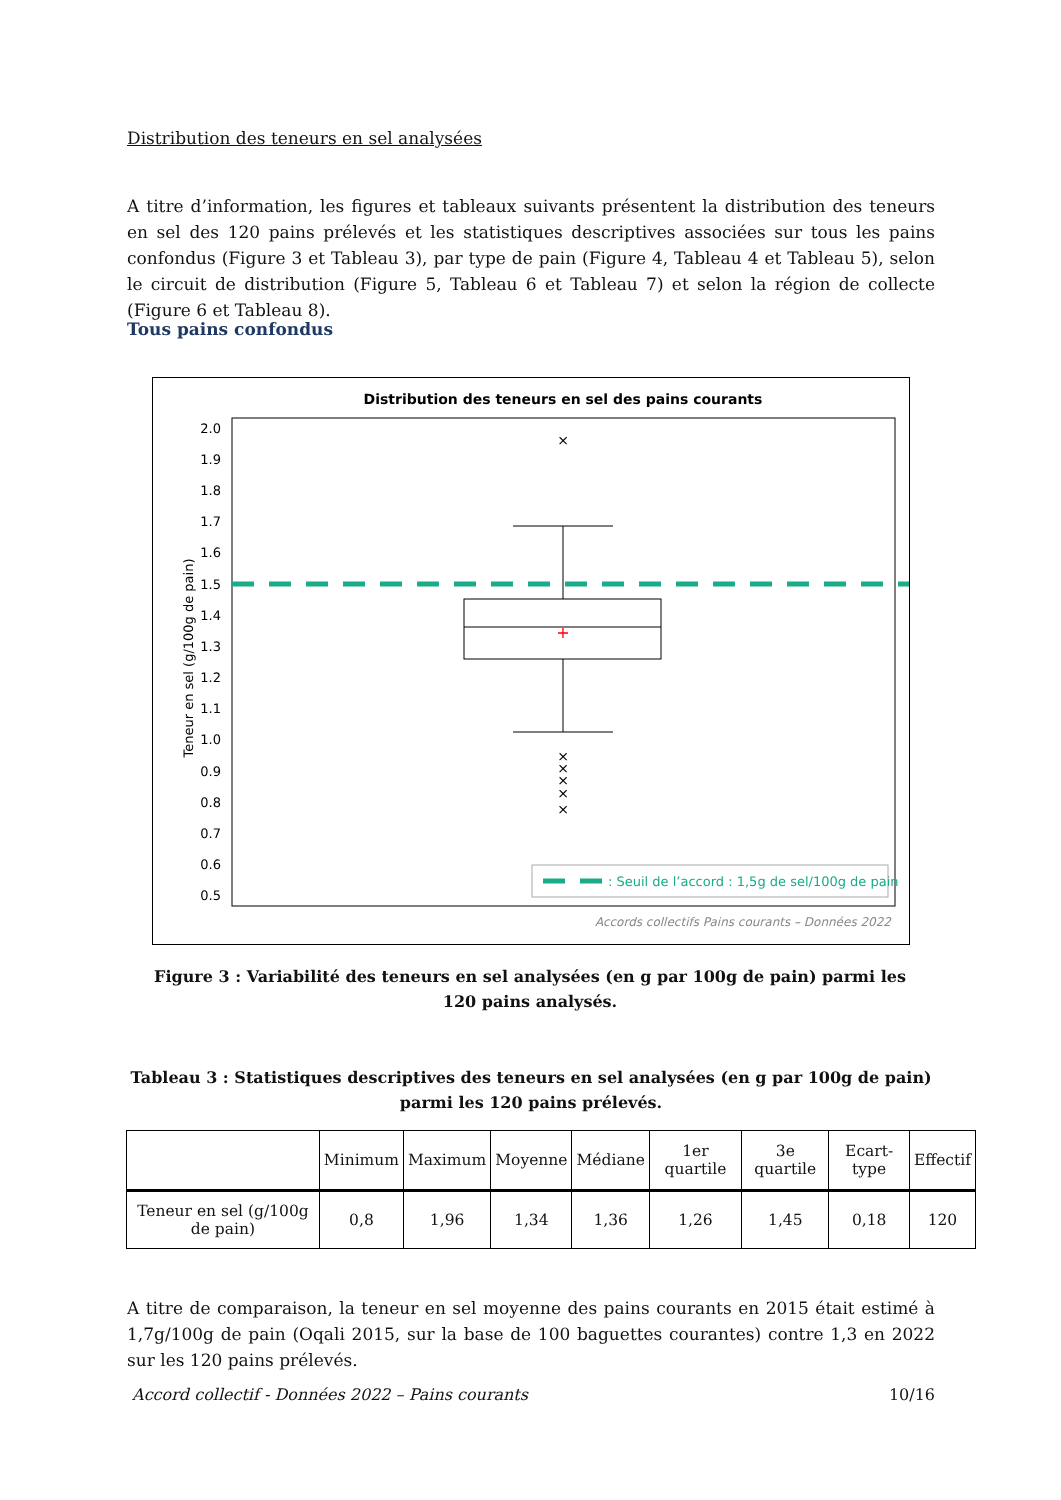Distribution des teneurs en sel analysées
A titre d’information, les figures et tableaux suivants présentent la distribution des teneurs en sel des 120 pains prélevés et les statistiques descriptives associées sur tous les pains confondus (Figure 3 et Tableau 3), par type de pain (Figure 4, Tableau 4 et Tableau 5), selon le circuit de distribution (Figure 5, Tableau 6 et Tableau 7) et selon la région de collecte (Figure 6 et Tableau 8).
Tous pains confondus
Distribution des teneurs en sel des pains courants
2.0
1.9
1.8
1.7
1.6
1.5
1.4
1.3
1.2
1.1
1.0
0.9
0.8
0.7
0.6
0.5
Teneur en sel (g/100g de pain)
+
×
×
×
×
×
×
: Seuil de l’accord : 1,5g de sel/100g de pain
Accords collectifs Pains courants – Données 2022
Figure 3 : Variabilité des teneurs en sel analysées (en g par 100g de pain) parmi les 120 pains analysés.
Tableau 3 : Statistiques descriptives des teneurs en sel analysées (en g par 100g de pain) parmi les 120 pains prélevés.
| | Minimum | Maximum | Moyenne | Médiane | 1er quartile | 3e quartile | Ecart-type | Effectif |
| --- | --- | --- | --- | --- | --- | --- | --- | --- |
| Teneur en sel (g/100g de pain) | 0,8 | 1,96 | 1,34 | 1,36 | 1,26 | 1,45 | 0,18 | 120 |
A titre de comparaison, la teneur en sel moyenne des pains courants en 2015 était estimé à 1,7g/100g de pain (Oqali 2015, sur la base de 100 baguettes courantes) contre 1,3 en 2022 sur les 120 pains prélevés.
Accord collectif - Données 2022 – Pains courants 10/16